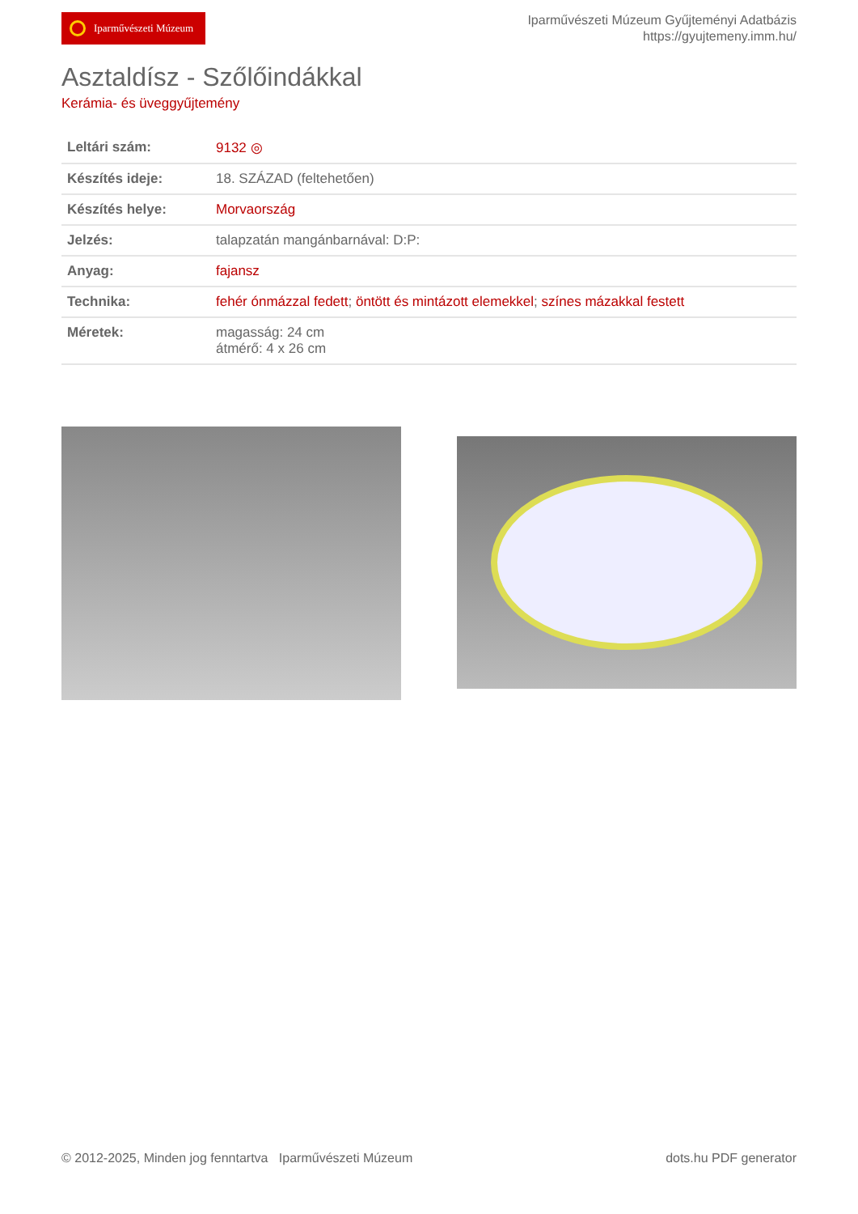Iparművészeti Múzeum
Iparművészeti Múzeum Gyűjteményi Adatbázis
https://gyujtemeny.imm.hu/
Asztaldísz - Szőlőindákkal
Kerámia- és üveggyűjtemény
| Leltári szám: | 9132 ◎ |
| Készítés ideje: | 18. SZÁZAD (feltehetően) |
| Készítés helye: | Morvaország |
| Jelzés: | talapzatán mangánbarnával: D:P: |
| Anyag: | fajansz |
| Technika: | fehér ónmázzal fedett ; öntött és mintázott elemekkel ; színes mázakkal festett |
| Méretek: | magasság: 24 cm átmérő: 4 x 26 cm |
© 2012-2025, Minden jog fenntartva Iparművészeti Múzeum
dots.hu PDF generator